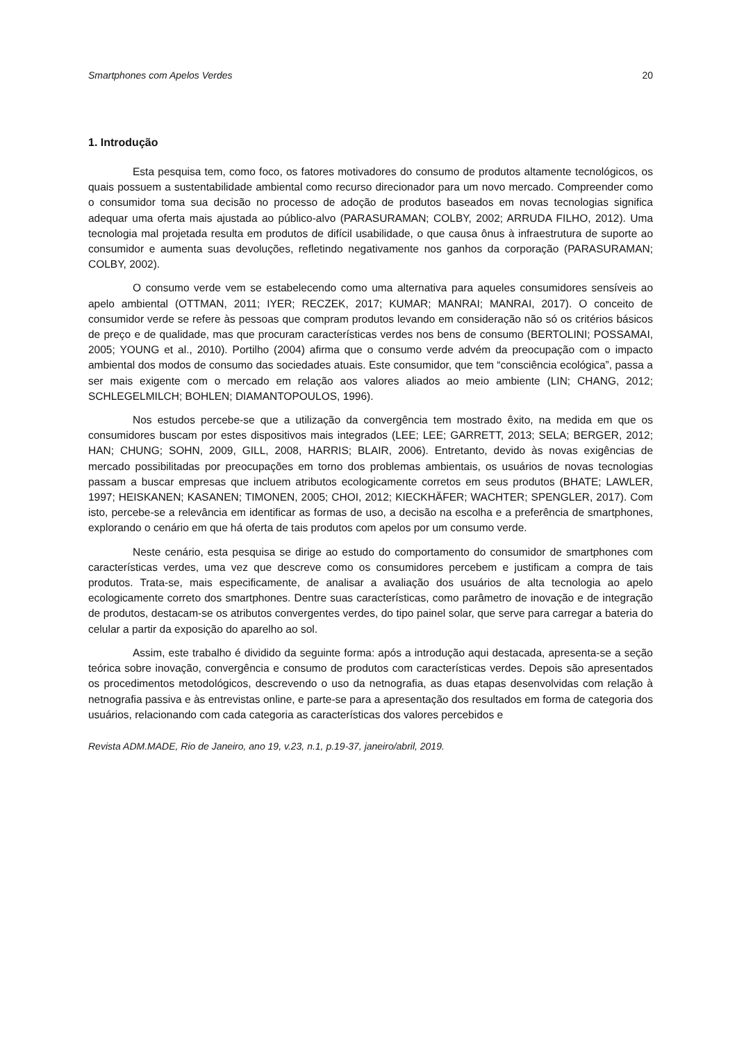Smartphones com Apelos Verdes 20
1. Introdução
Esta pesquisa tem, como foco, os fatores motivadores do consumo de produtos altamente tecnológicos, os quais possuem a sustentabilidade ambiental como recurso direcionador para um novo mercado. Compreender como o consumidor toma sua decisão no processo de adoção de produtos baseados em novas tecnologias significa adequar uma oferta mais ajustada ao público-alvo (PARASURAMAN; COLBY, 2002; ARRUDA FILHO, 2012). Uma tecnologia mal projetada resulta em produtos de difícil usabilidade, o que causa ônus à infraestrutura de suporte ao consumidor e aumenta suas devoluções, refletindo negativamente nos ganhos da corporação (PARASURAMAN; COLBY, 2002).
O consumo verde vem se estabelecendo como uma alternativa para aqueles consumidores sensíveis ao apelo ambiental (OTTMAN, 2011; IYER; RECZEK, 2017; KUMAR; MANRAI; MANRAI, 2017). O conceito de consumidor verde se refere às pessoas que compram produtos levando em consideração não só os critérios básicos de preço e de qualidade, mas que procuram características verdes nos bens de consumo (BERTOLINI; POSSAMAI, 2005; YOUNG et al., 2010). Portilho (2004) afirma que o consumo verde advém da preocupação com o impacto ambiental dos modos de consumo das sociedades atuais. Este consumidor, que tem “consciência ecológica”, passa a ser mais exigente com o mercado em relação aos valores aliados ao meio ambiente (LIN; CHANG, 2012; SCHLEGELMILCH; BOHLEN; DIAMANTOPOULOS, 1996).
Nos estudos percebe-se que a utilização da convergência tem mostrado êxito, na medida em que os consumidores buscam por estes dispositivos mais integrados (LEE; LEE; GARRETT, 2013; SELA; BERGER, 2012; HAN; CHUNG; SOHN, 2009, GILL, 2008, HARRIS; BLAIR, 2006). Entretanto, devido às novas exigências de mercado possibilitadas por preocupações em torno dos problemas ambientais, os usuários de novas tecnologias passam a buscar empresas que incluem atributos ecologicamente corretos em seus produtos (BHATE; LAWLER, 1997; HEISKANEN; KASANEN; TIMONEN, 2005; CHOI, 2012; KIECKHÄFER; WACHTER; SPENGLER, 2017). Com isto, percebe-se a relevância em identificar as formas de uso, a decisão na escolha e a preferência de smartphones, explorando o cenário em que há oferta de tais produtos com apelos por um consumo verde.
Neste cenário, esta pesquisa se dirige ao estudo do comportamento do consumidor de smartphones com características verdes, uma vez que descreve como os consumidores percebem e justificam a compra de tais produtos. Trata-se, mais especificamente, de analisar a avaliação dos usuários de alta tecnologia ao apelo ecologicamente correto dos smartphones. Dentre suas características, como parâmetro de inovação e de integração de produtos, destacam-se os atributos convergentes verdes, do tipo painel solar, que serve para carregar a bateria do celular a partir da exposição do aparelho ao sol.
Assim, este trabalho é dividido da seguinte forma: após a introdução aqui destacada, apresenta-se a seção teórica sobre inovação, convergência e consumo de produtos com características verdes. Depois são apresentados os procedimentos metodológicos, descrevendo o uso da netnografia, as duas etapas desenvolvidas com relação à netnografia passiva e às entrevistas online, e parte-se para a apresentação dos resultados em forma de categoria dos usuários, relacionando com cada categoria as características dos valores percebidos e
Revista ADM.MADE, Rio de Janeiro, ano 19, v.23, n.1, p.19-37, janeiro/abril, 2019.